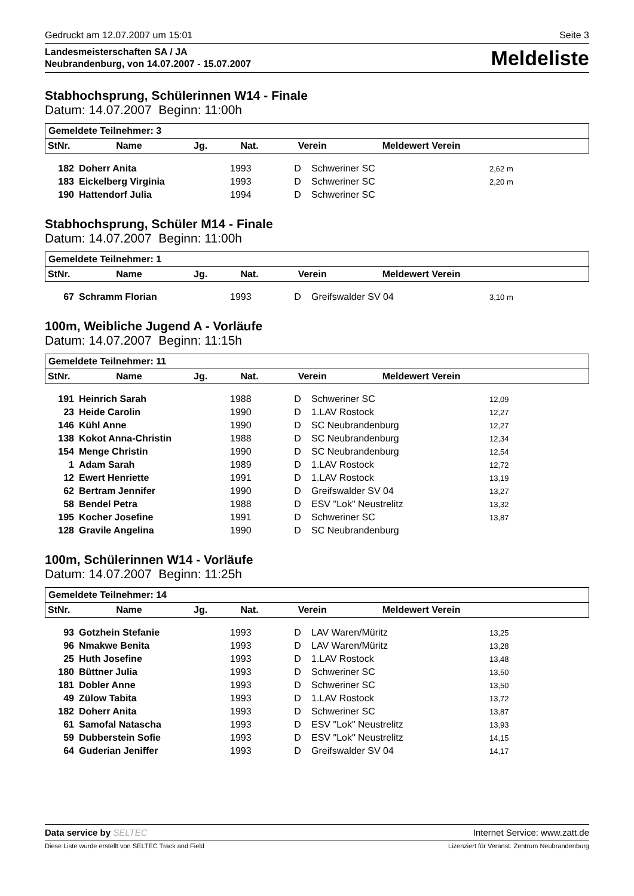Gedruckt am 12.07.2007 um 15:01 Seite 3
Landesmeisterschaften SA / JA
Neubrandenburg, von 14.07.2007 - 15.07.2007
Meldeliste
Stabhochsprung, Schülerinnen W14 - Finale
Datum: 14.07.2007 Beginn: 11:00h
Gemeldete Teilnehmer: 3
| StNr. | Name | Jg. | Nat. | Verein | Meldewert Verein |
| --- | --- | --- | --- | --- | --- |
| 182 | Doherr Anita | 1993 | D | Schweriner SC | 2,62 m |
| 183 | Eickelberg Virginia | 1993 | D | Schweriner SC | 2,20 m |
| 190 | Hattendorf Julia | 1994 | D | Schweriner SC | |
Stabhochsprung, Schüler M14 - Finale
Datum: 14.07.2007 Beginn: 11:00h
Gemeldete Teilnehmer: 1
| StNr. | Name | Jg. | Nat. | Verein | Meldewert Verein |
| --- | --- | --- | --- | --- | --- |
| 67 | Schramm Florian | 1993 | D | Greifswalder SV 04 | 3,10 m |
100m, Weibliche Jugend A - Vorläufe
Datum: 14.07.2007 Beginn: 11:15h
Gemeldete Teilnehmer: 11
| StNr. | Name | Jg. | Nat. | Verein | Meldewert Verein |
| --- | --- | --- | --- | --- | --- |
| 191 | Heinrich Sarah | 1988 | D | Schweriner SC | 12,09 |
| 23 | Heide Carolin | 1990 | D | 1.LAV Rostock | 12,27 |
| 146 | Kühl Anne | 1990 | D | SC Neubrandenburg | 12,27 |
| 138 | Kokot Anna-Christin | 1988 | D | SC Neubrandenburg | 12,34 |
| 154 | Menge Christin | 1990 | D | SC Neubrandenburg | 12,54 |
| 1 | Adam Sarah | 1989 | D | 1.LAV Rostock | 12,72 |
| 12 | Ewert Henriette | 1991 | D | 1.LAV Rostock | 13,19 |
| 62 | Bertram Jennifer | 1990 | D | Greifswalder SV 04 | 13,27 |
| 58 | Bendel Petra | 1988 | D | ESV "Lok" Neustrelitz | 13,32 |
| 195 | Kocher Josefine | 1991 | D | Schweriner SC | 13,87 |
| 128 | Gravile Angelina | 1990 | D | SC Neubrandenburg | |
100m, Schülerinnen W14 - Vorläufe
Datum: 14.07.2007 Beginn: 11:25h
Gemeldete Teilnehmer: 14
| StNr. | Name | Jg. | Nat. | Verein | Meldewert Verein |
| --- | --- | --- | --- | --- | --- |
| 93 | Gotzhein Stefanie | 1993 | D | LAV Waren/Müritz | 13,25 |
| 96 | Nmakwe Benita | 1993 | D | LAV Waren/Müritz | 13,28 |
| 25 | Huth Josefine | 1993 | D | 1.LAV Rostock | 13,48 |
| 180 | Büttner Julia | 1993 | D | Schweriner SC | 13,50 |
| 181 | Dobler Anne | 1993 | D | Schweriner SC | 13,50 |
| 49 | Zülow Tabita | 1993 | D | 1.LAV Rostock | 13,72 |
| 182 | Doherr Anita | 1993 | D | Schweriner SC | 13,87 |
| 61 | Samofal Natascha | 1993 | D | ESV "Lok" Neustrelitz | 13,93 |
| 59 | Dubberstein Sofie | 1993 | D | ESV "Lok" Neustrelitz | 14,15 |
| 64 | Guderian Jeniffer | 1993 | D | Greifswalder SV 04 | 14,17 |
Data service by SELTEC Internet Service: www.zatt.de
Diese Liste wurde erstellt von SELTEC Track and Field Lizenziert für Veranst. Zentrum Neubrandenburg